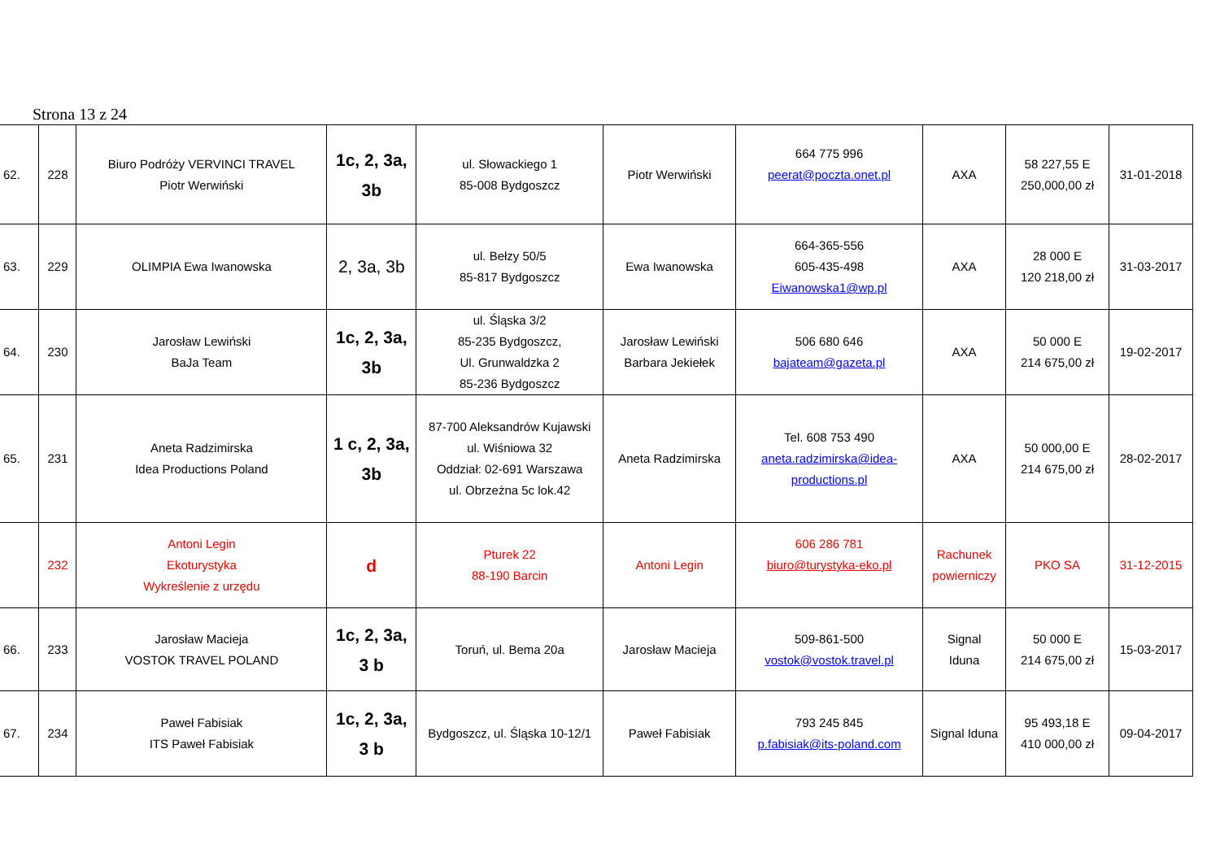Strona 13 z 24
| 62. | 228 | Biuro Podróży VERVINCI TRAVEL Piotr Werwiński | 1c, 2, 3a, 3b | ul. Słowackiego 1 85-008 Bydgoszcz | Piotr Werwiński | 664 775 996 peerat@poczta.onet.pl | AXA | 58 227,55 E 250,000,00 zł | 31-01-2018 |
| 63. | 229 | OLIMPIA Ewa Iwanowska | 2, 3a, 3b | ul. Bełzy 50/5 85-817 Bydgoszcz | Ewa Iwanowska | 664-365-556 605-435-498 Eiwanowska1@wp.pl | AXA | 28 000 E 120 218,00 zł | 31-03-2017 |
| 64. | 230 | Jarosław Lewiński BaJa Team | 1c, 2, 3a, 3b | ul. Śląska 3/2 85-235 Bydgoszcz, Ul. Grunwaldzka 2 85-236 Bydgoszcz | Jarosław Lewiński Barbara Jekiełek | 506 680 646 bajateam@gazeta.pl | AXA | 50 000 E 214 675,00 zł | 19-02-2017 |
| 65. | 231 | Aneta Radzimirska Idea Productions Poland | 1 c, 2, 3a, 3b | 87-700 Aleksandrów Kujawski ul. Wiśniowa 32 Oddział: 02-691 Warszawa ul. Obrzeżna 5c lok.42 | Aneta Radzimirska | Tel. 608 753 490 aneta.radzimirska@idea- productions.pl | AXA | 50 000,00 E 214 675,00 zł | 28-02-2017 |
| | 232 | Antoni Legin Ekoturystyka Wykreślenie z urzędu | d | Pturek 22 88-190 Barcin | Antoni Legin | 606 286 781 biuro@turystyka-eko.pl | Rachunek powierniczy | PKO SA | 31-12-2015 |
| 66. | 233 | Jarosław Macieja VOSTOK TRAVEL POLAND | 1c, 2, 3a, 3 b | Toruń, ul. Bema 20a | Jarosław Macieja | 509-861-500 vostok@vostok.travel.pl | Signal Iduna | 50 000 E 214 675,00 zł | 15-03-2017 |
| 67. | 234 | Paweł Fabisiak ITS Paweł Fabisiak | 1c, 2, 3a, 3 b | Bydgoszcz, ul. Śląska 10-12/1 | Paweł Fabisiak | 793 245 845 p.fabisiak@its-poland.com | Signal Iduna | 95 493,18 E 410 000,00 zł | 09-04-2017 |